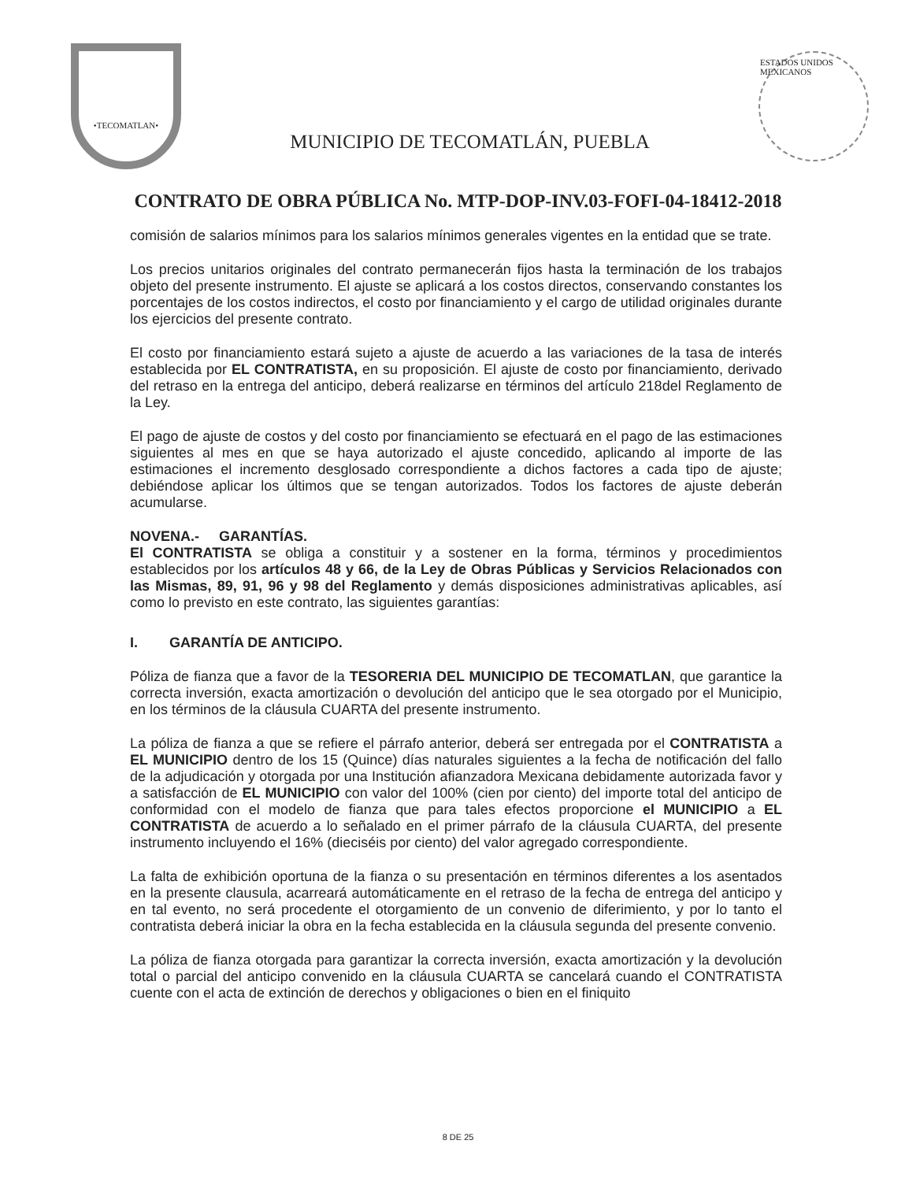•TECOMATLAN•
MUNICIPIO DE TECOMATLÁN, PUEBLA
ESTADOS UNIDOS MEXICANOS
CONTRATO DE OBRA PÚBLICA No. MTP-DOP-INV.03-FOFI-04-18412-2018
comisión de salarios mínimos para los salarios mínimos generales vigentes en la entidad que se trate.
Los precios unitarios originales del contrato permanecerán fijos hasta la terminación de los trabajos objeto del presente instrumento. El ajuste se aplicará a los costos directos, conservando constantes los porcentajes de los costos indirectos, el costo por financiamiento y el cargo de utilidad originales durante los ejercicios del presente contrato.
El costo por financiamiento estará sujeto a ajuste de acuerdo a las variaciones de la tasa de interés establecida por EL CONTRATISTA, en su proposición. El ajuste de costo por financiamiento, derivado del retraso en la entrega del anticipo, deberá realizarse en términos del artículo 218del Reglamento de la Ley.
El pago de ajuste de costos y del costo por financiamiento se efectuará en el pago de las estimaciones siguientes al mes en que se haya autorizado el ajuste concedido, aplicando al importe de las estimaciones el incremento desglosado correspondiente a dichos factores a cada tipo de ajuste; debiéndose aplicar los últimos que se tengan autorizados. Todos los factores de ajuste deberán acumularse.
NOVENA.- GARANTÍAS.
El CONTRATISTA se obliga a constituir y a sostener en la forma, términos y procedimientos establecidos por los artículos 48 y 66, de la Ley de Obras Públicas y Servicios Relacionados con las Mismas, 89, 91, 96 y 98 del Reglamento y demás disposiciones administrativas aplicables, así como lo previsto en este contrato, las siguientes garantías:
I. GARANTÍA DE ANTICIPO.
Póliza de fianza que a favor de la TESORERIA DEL MUNICIPIO DE TECOMATLAN, que garantice la correcta inversión, exacta amortización o devolución del anticipo que le sea otorgado por el Municipio, en los términos de la cláusula CUARTA del presente instrumento.
La póliza de fianza a que se refiere el párrafo anterior, deberá ser entregada por el CONTRATISTA a EL MUNICIPIO dentro de los 15 (Quince) días naturales siguientes a la fecha de notificación del fallo de la adjudicación y otorgada por una Institución afianzadora Mexicana debidamente autorizada favor y a satisfacción de EL MUNICIPIO con valor del 100% (cien por ciento) del importe total del anticipo de conformidad con el modelo de fianza que para tales efectos proporcione el MUNICIPIO a EL CONTRATISTA de acuerdo a lo señalado en el primer párrafo de la cláusula CUARTA, del presente instrumento incluyendo el 16% (dieciséis por ciento) del valor agregado correspondiente.
La falta de exhibición oportuna de la fianza o su presentación en términos diferentes a los asentados en la presente clausula, acarreará automáticamente en el retraso de la fecha de entrega del anticipo y en tal evento, no será procedente el otorgamiento de un convenio de diferimiento, y por lo tanto el contratista deberá iniciar la obra en la fecha establecida en la cláusula segunda del presente convenio.
La póliza de fianza otorgada para garantizar la correcta inversión, exacta amortización y la devolución total o parcial del anticipo convenido en la cláusula CUARTA se cancelará cuando el CONTRATISTA cuente con el acta de extinción de derechos y obligaciones o bien en el finiquito
8 DE 25